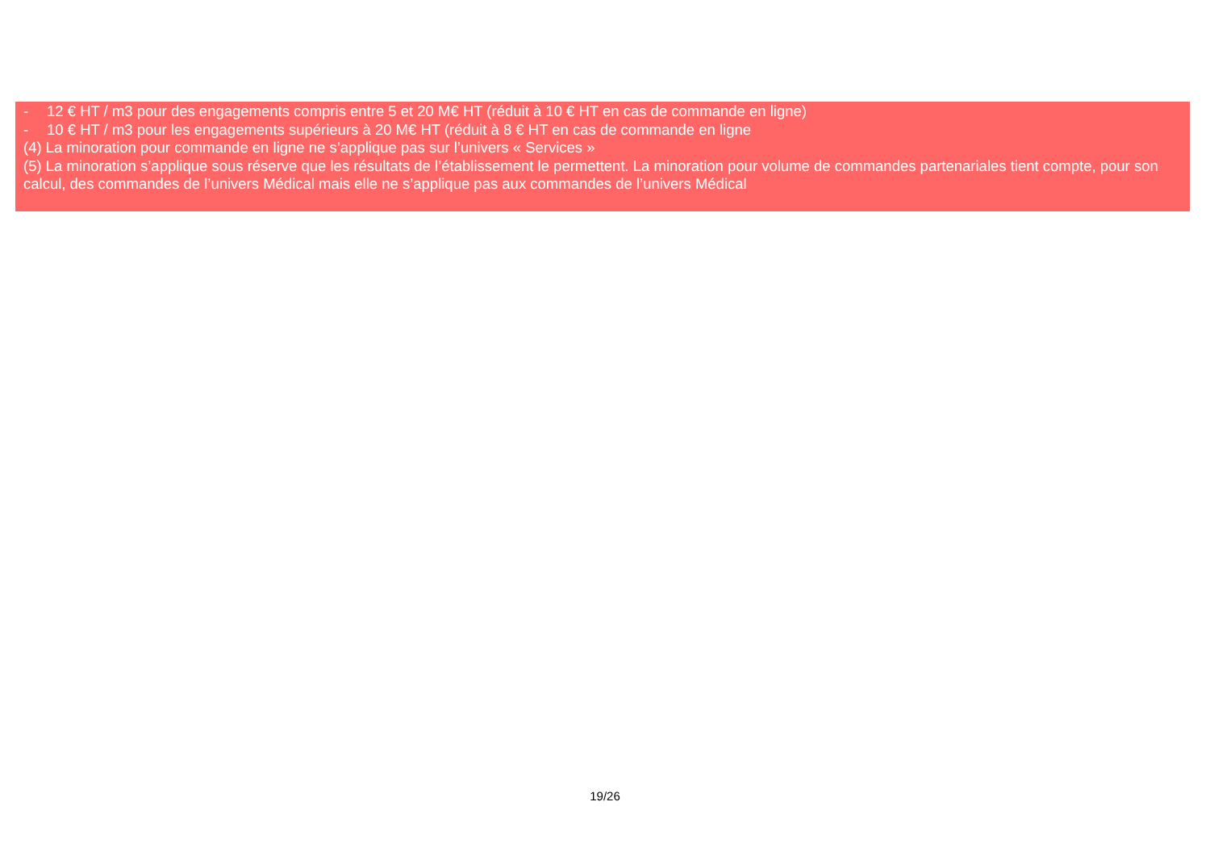| - 12 € HT / m3 pour des engagements compris entre 5 et 20 M€ HT (réduit à 10 € HT en cas de commande en ligne) - 10 € HT / m3 pour les engagements supérieurs à 20 M€ HT (réduit à 8 € HT en cas de commande en ligne (4) La minoration pour commande en ligne ne s’applique pas sur l’univers « Services » (5) La minoration s’applique sous réserve que les résultats de l’établissement le permettent. La minoration pour volume de commandes partenariales tient compte, pour son calcul, des commandes de l’univers Médical mais elle ne s’applique pas aux commandes de l’univers Médical |
19/26